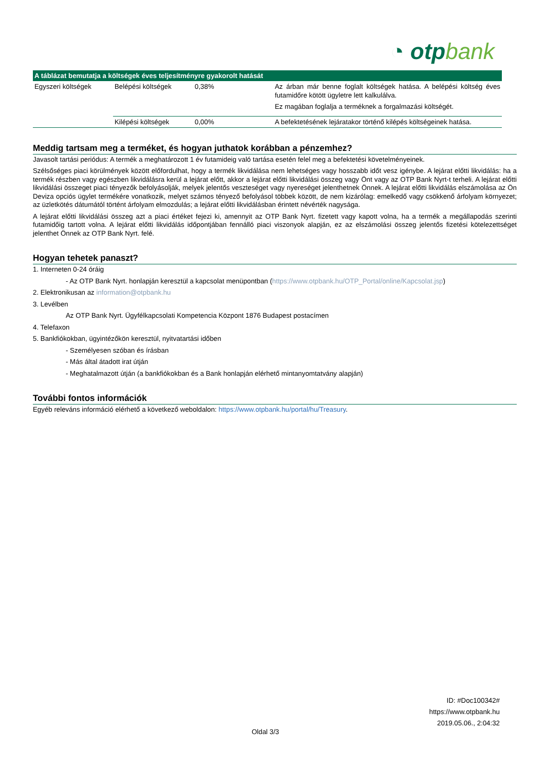◔ otpbank
| A táblázat bemutatja a költségek éves teljesítményre gyakorolt hatását | | | |
| --- | --- | --- | --- |
| Egyszeri költségek | Belépési költségek | 0,38% | Az árban már benne foglalt költségek hatása. A belépési költség éves futamidőre kötött ügyletre lett kalkulálva. Ez magában foglalja a terméknek a forgalmazási költségét. |
| | Kilépési költségek | 0,00% | A befektetésének lejáratakor történő kilépés költségeinek hatása. |
Meddig tartsam meg a terméket, és hogyan juthatok korábban a pénzemhez?
Javasolt tartási periódus: A termék a meghatározott 1 év futamideig való tartása esetén felel meg a befektetési követelményeinek.
Szélsőséges piaci körülmények között előfordulhat, hogy a termék likvidálása nem lehetséges vagy hosszabb időt vesz igénybe. A lejárat előtti likvidálás: ha a termék részben vagy egészben likvidálásra kerül a lejárat előtt, akkor a lejárat előtti likvidálási összeg vagy Önt vagy az OTP Bank Nyrt-t terheli. A lejárat előtti likvidálási összeget piaci tényezők befolyásolják, melyek jelentős veszteséget vagy nyereséget jelenthetnek Önnek. A lejárat előtti likvidálás elszámolása az Ön Deviza opciós ügylet termékére vonatkozik, melyet számos tényező befolyásol többek között, de nem kizárólag: emelkedő vagy csökkenő árfolyam környezet; az üzletkötés dátumától történt árfolyam elmozdulás; a lejárat előtti likvidálásban érintett névérték nagysága.
A lejárat előtti likvidálási összeg azt a piaci értéket fejezi ki, amennyit az OTP Bank Nyrt. fizetett vagy kapott volna, ha a termék a megállapodás szerinti futamidőig tartott volna. A lejárat előtti likvidálás időpontjában fennálló piaci viszonyok alapján, ez az elszámolási összeg jelentős fizetési kötelezettséget jelenthet Önnek az OTP Bank Nyrt. felé.
Hogyan tehetek panaszt?
1. Interneten 0-24 óráig
- Az OTP Bank Nyrt. honlapján keresztül a kapcsolat menüpontban (https://www.otpbank.hu/OTP_Portal/online/Kapcsolat.jsp)
2. Elektronikusan az information@otpbank.hu
3. Levélben
Az OTP Bank Nyrt. Ügyfélkapcsolati Kompetencia Központ 1876 Budapest postacímen
4. Telefaxon
5. Bankfiókokban, ügyintézőkön keresztül, nyitvatartási időben
- Személyesen szóban és írásban
- Más által átadott irat útján
- Meghatalmazott útján (a bankfiókokban és a Bank honlapján elérhető mintanyomtatvány alapján)
További fontos információk
Egyéb releváns információ elérhető a következő weboldalon: https://www.otpbank.hu/portal/hu/Treasury.
ID: #Doc100342#
https://www.otpbank.hu
2019.05.06., 2:04:32
Oldal 3/3